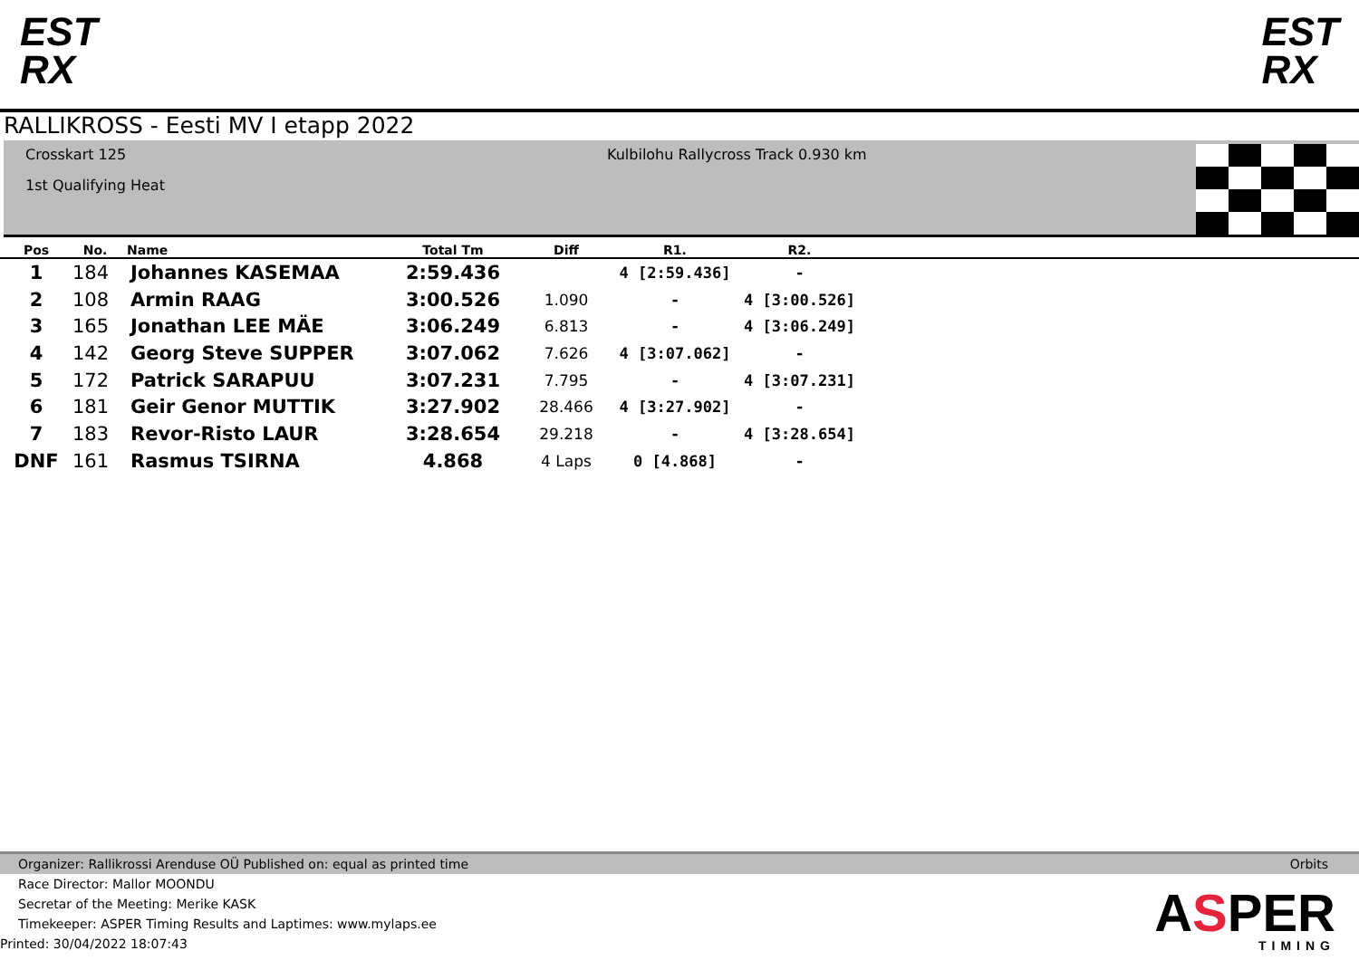EST
RX
EST
RX
RALLIKROSS - Eesti MV I etapp 2022
Crosskart 125
1st Qualifying Heat
Kulbilohu Rallycross Track 0.930 km
| Pos | No. | Name | Total Tm | Diff | R1. | R2. | |
| --- | --- | --- | --- | --- | --- | --- | --- |
| 1 | 184 | Johannes KASEMAA | 2:59.436 | | 4 [2:59.436] | - | |
| 2 | 108 | Armin RAAG | 3:00.526 | 1.090 | - | 4 [3:00.526] | |
| 3 | 165 | Jonathan LEE MÄE | 3:06.249 | 6.813 | - | 4 [3:06.249] | |
| 4 | 142 | Georg Steve SUPPER | 3:07.062 | 7.626 | 4 [3:07.062] | - | |
| 5 | 172 | Patrick SARAPUU | 3:07.231 | 7.795 | - | 4 [3:07.231] | |
| 6 | 181 | Geir Genor MUTTIK | 3:27.902 | 28.466 | 4 [3:27.902] | - | |
| 7 | 183 | Revor-Risto LAUR | 3:28.654 | 29.218 | - | 4 [3:28.654] | |
| DNF | 161 | Rasmus TSIRNA | 4.868 | 4 Laps | 0 [4.868] | - | |
Organizer: Rallikrossi Arenduse OÜ Published on: equal as printed time Orbits
Race Director: Mallor MOONDU
Secretar of the Meeting: Merike KASK
Timekeeper: ASPER Timing Results and Laptimes: www.mylaps.ee
Printed: 30/04/2022 18:07:43
ASPER
TIMING